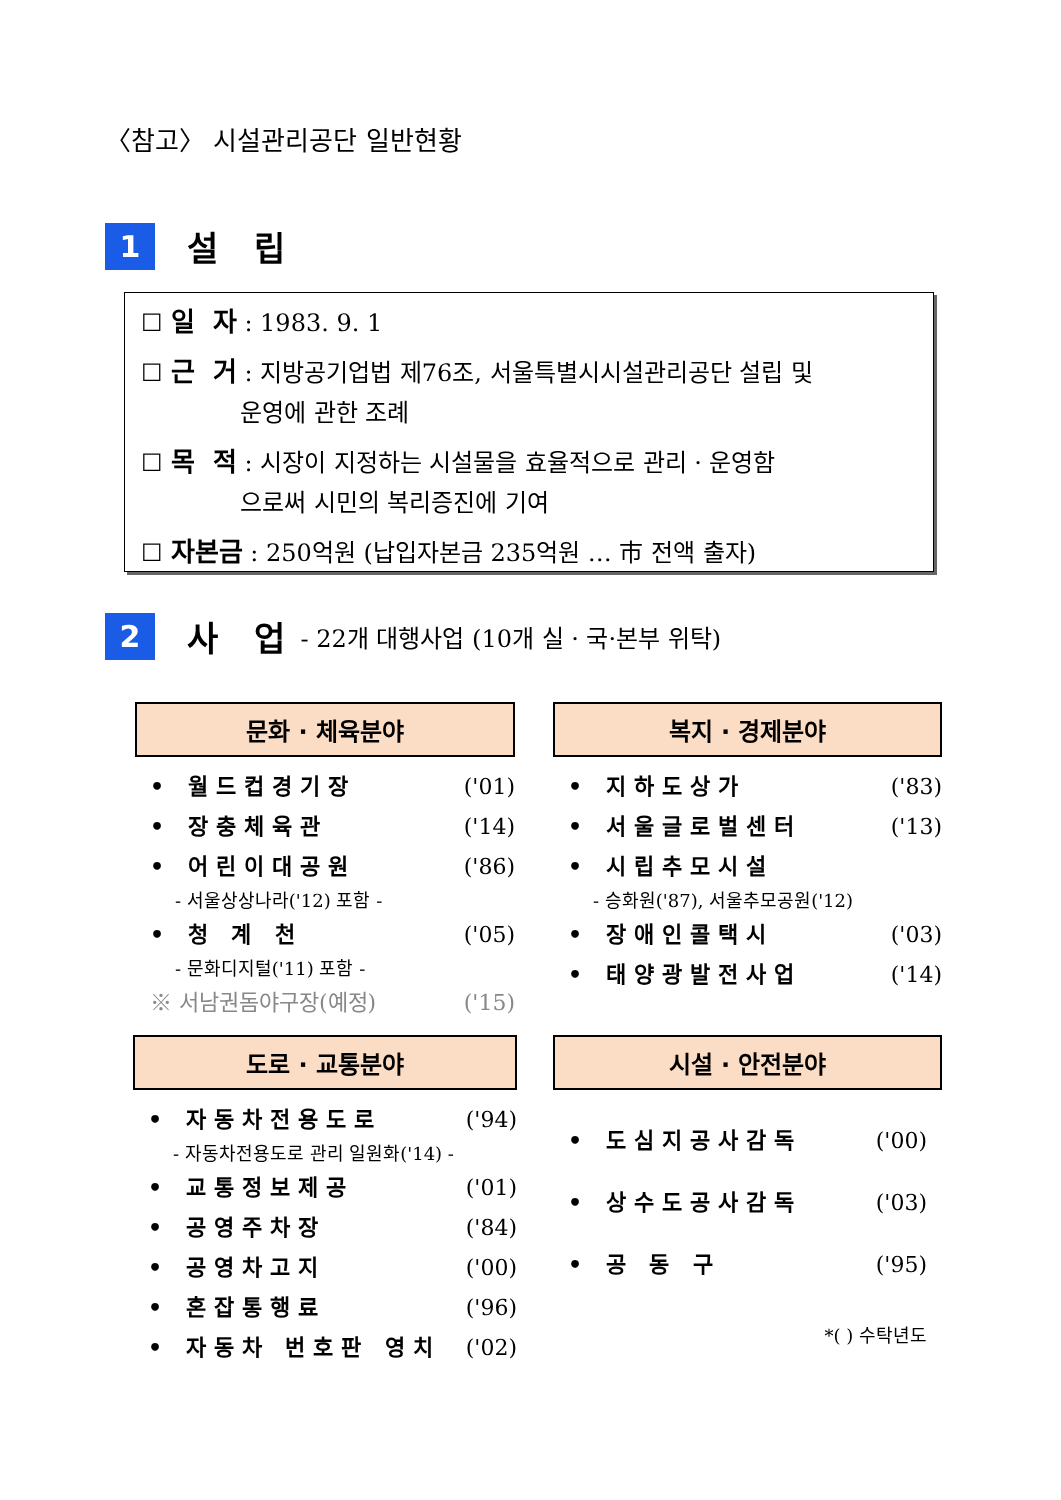〈참고〉 시설관리공단 일반현황
1
설 립
☐ 일 자 : 1983. 9. 1
☐ 근 거 : 지방공기업법 제76조, 서울특별시시설관리공단 설립 및
운영에 관한 조례
☐ 목 적 : 시장이 지정하는 시설물을 효율적으로 관리 · 운영함
으로써 시민의 복리증진에 기여
☐ 자본금 : 250억원 (납입자본금 235억원 … 市 전액 출자)
2
사 업
- 22개 대행사업 (10개 실 · 국·본부 위탁)
문화 · 체육분야
• 월드컵경기장 ('01)
• 장충체육관 ('14)
• 어린이대공원 ('86)
- 서울상상나라('12) 포함 -
• 청 계 천 ('05)
- 문화디지털('11) 포함 -
※ 서남권돔야구장(예정) ('15)
복지 · 경제분야
• 지하도상가 ('83)
• 서울글로벌센터 ('13)
• 시립추모시설
- 승화원('87), 서울추모공원('12)
• 장애인콜택시 ('03)
• 태양광발전사업 ('14)
도로 · 교통분야
• 자동차전용도로 ('94)
- 자동차전용도로 관리 일원화('14) -
• 교통정보제공 ('01)
• 공영주차장 ('84)
• 공영차고지 ('00)
• 혼잡통행료 ('96)
• 자동차 번호판 영치 ('02)
시설 · 안전분야
• 도심지공사감독 ('00)
• 상수도공사감독 ('03)
• 공 동 구 ('95)
*( ) 수탁년도